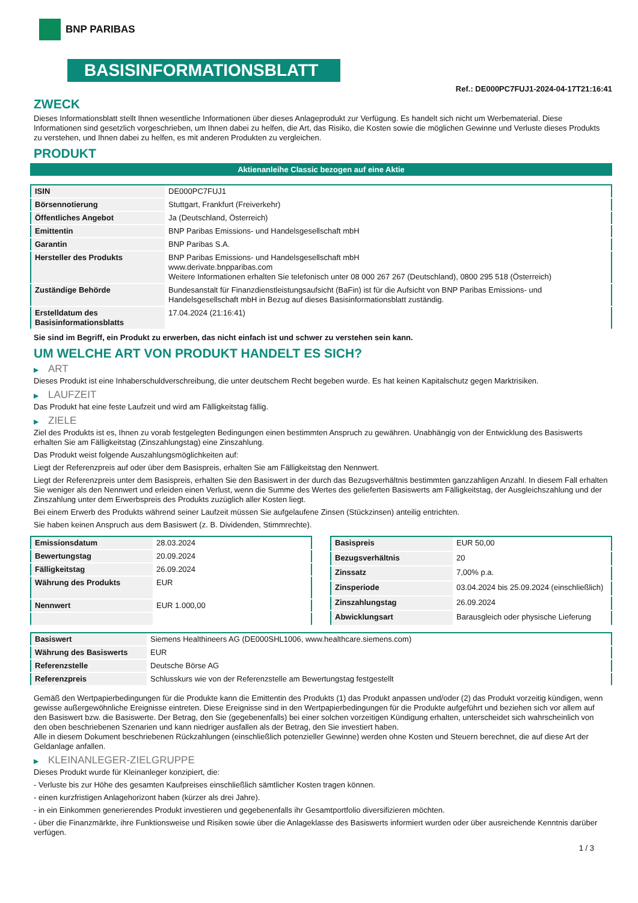BNP PARIBAS
BASISINFORMATIONSBLATT
Ref.: DE000PC7FUJ1-2024-04-17T21:16:41
ZWECK
Dieses Informationsblatt stellt Ihnen wesentliche Informationen über dieses Anlageprodukt zur Verfügung. Es handelt sich nicht um Werbematerial. Diese Informationen sind gesetzlich vorgeschrieben, um Ihnen dabei zu helfen, die Art, das Risiko, die Kosten sowie die möglichen Gewinne und Verluste dieses Produkts zu verstehen, und Ihnen dabei zu helfen, es mit anderen Produkten zu vergleichen.
PRODUKT
Aktienanleihe Classic bezogen auf eine Aktie
| ISIN | DE000PC7FUJ1 |
| Börsennotierung | Stuttgart, Frankfurt (Freiverkehr) |
| Öffentliches Angebot | Ja (Deutschland, Österreich) |
| Emittentin | BNP Paribas Emissions- und Handelsgesellschaft mbH |
| Garantin | BNP Paribas S.A. |
| Hersteller des Produkts | BNP Paribas Emissions- und Handelsgesellschaft mbH www.derivate.bnpparibas.com Weitere Informationen erhalten Sie telefonisch unter 08 000 267 267 (Deutschland), 0800 295 518 (Österreich) |
| Zuständige Behörde | Bundesanstalt für Finanzdienstleistungsaufsicht (BaFin) ist für die Aufsicht von BNP Paribas Emissions- und Handelsgesellschaft mbH in Bezug auf dieses Basisinformationsblatt zuständig. |
| Erstelldatum des Basisinformationsblatts | 17.04.2024 (21:16:41) |
Sie sind im Begriff, ein Produkt zu erwerben, das nicht einfach ist und schwer zu verstehen sein kann.
UM WELCHE ART VON PRODUKT HANDELT ES SICH?
▶ ART
Dieses Produkt ist eine Inhaberschuldverschreibung, die unter deutschem Recht begeben wurde. Es hat keinen Kapitalschutz gegen Marktrisiken.
▶ LAUFZEIT
Das Produkt hat eine feste Laufzeit und wird am Fälligkeitstag fällig.
▶ ZIELE
Ziel des Produkts ist es, Ihnen zu vorab festgelegten Bedingungen einen bestimmten Anspruch zu gewähren. Unabhängig von der Entwicklung des Basiswerts erhalten Sie am Fälligkeitstag (Zinszahlungstag) eine Zinszahlung.
Das Produkt weist folgende Auszahlungsmöglichkeiten auf:
Liegt der Referenzpreis auf oder über dem Basispreis, erhalten Sie am Fälligkeitstag den Nennwert.
Liegt der Referenzpreis unter dem Basispreis, erhalten Sie den Basiswert in der durch das Bezugsverhältnis bestimmten ganzzahligen Anzahl. In diesem Fall erhalten Sie weniger als den Nennwert und erleiden einen Verlust, wenn die Summe des Wertes des gelieferten Basiswerts am Fälligkeitstag, der Ausgleichszahlung und der Zinszahlung unter dem Erwerbspreis des Produkts zuzüglich aller Kosten liegt.
Bei einem Erwerb des Produkts während seiner Laufzeit müssen Sie aufgelaufene Zinsen (Stückzinsen) anteilig entrichten.
Sie haben keinen Anspruch aus dem Basiswert (z. B. Dividenden, Stimmrechte).
| Emissionsdatum | 28.03.2024 |
| Bewertungstag | 20.09.2024 |
| Fälligkeitstag | 26.09.2024 |
| Währung des Produkts | EUR |
| Nennwert | EUR 1.000,00 |
| Basispreis | EUR 50,00 |
| Bezugsverhältnis | 20 |
| Zinssatz | 7,00% p.a. |
| Zinsperiode | 03.04.2024 bis 25.09.2024 (einschließlich) |
| Zinszahlungstag | 26.09.2024 |
| Abwicklungsart | Barausgleich oder physische Lieferung |
| Basiswert | Siemens Healthineers AG (DE000SHL1006, www.healthcare.siemens.com) |
| Währung des Basiswerts | EUR |
| Referenzstelle | Deutsche Börse AG |
| Referenzpreis | Schlusskurs wie von der Referenzstelle am Bewertungstag festgestellt |
Gemäß den Wertpapierbedingungen für die Produkte kann die Emittentin des Produkts (1) das Produkt anpassen und/oder (2) das Produkt vorzeitig kündigen, wenn gewisse außergewöhnliche Ereignisse eintreten. Diese Ereignisse sind in den Wertpapierbedingungen für die Produkte aufgeführt und beziehen sich vor allem auf den Basiswert bzw. die Basiswerte. Der Betrag, den Sie (gegebenenfalls) bei einer solchen vorzeitigen Kündigung erhalten, unterscheidet sich wahrscheinlich von den oben beschriebenen Szenarien und kann niedriger ausfallen als der Betrag, den Sie investiert haben.
Alle in diesem Dokument beschriebenen Rückzahlungen (einschließlich potenzieller Gewinne) werden ohne Kosten und Steuern berechnet, die auf diese Art der Geldanlage anfallen.
▶ KLEINANLEGER-ZIELGRUPPE
Dieses Produkt wurde für Kleinanleger konzipiert, die:
- Verluste bis zur Höhe des gesamten Kaufpreises einschließlich sämtlicher Kosten tragen können.
- einen kurzfristigen Anlagehorizont haben (kürzer als drei Jahre).
- in ein Einkommen generierendes Produkt investieren und gegebenenfalls ihr Gesamtportfolio diversifizieren möchten.
- über die Finanzmärkte, ihre Funktionsweise und Risiken sowie über die Anlageklasse des Basiswerts informiert wurden oder über ausreichende Kenntnis darüber verfügen.
1 / 3